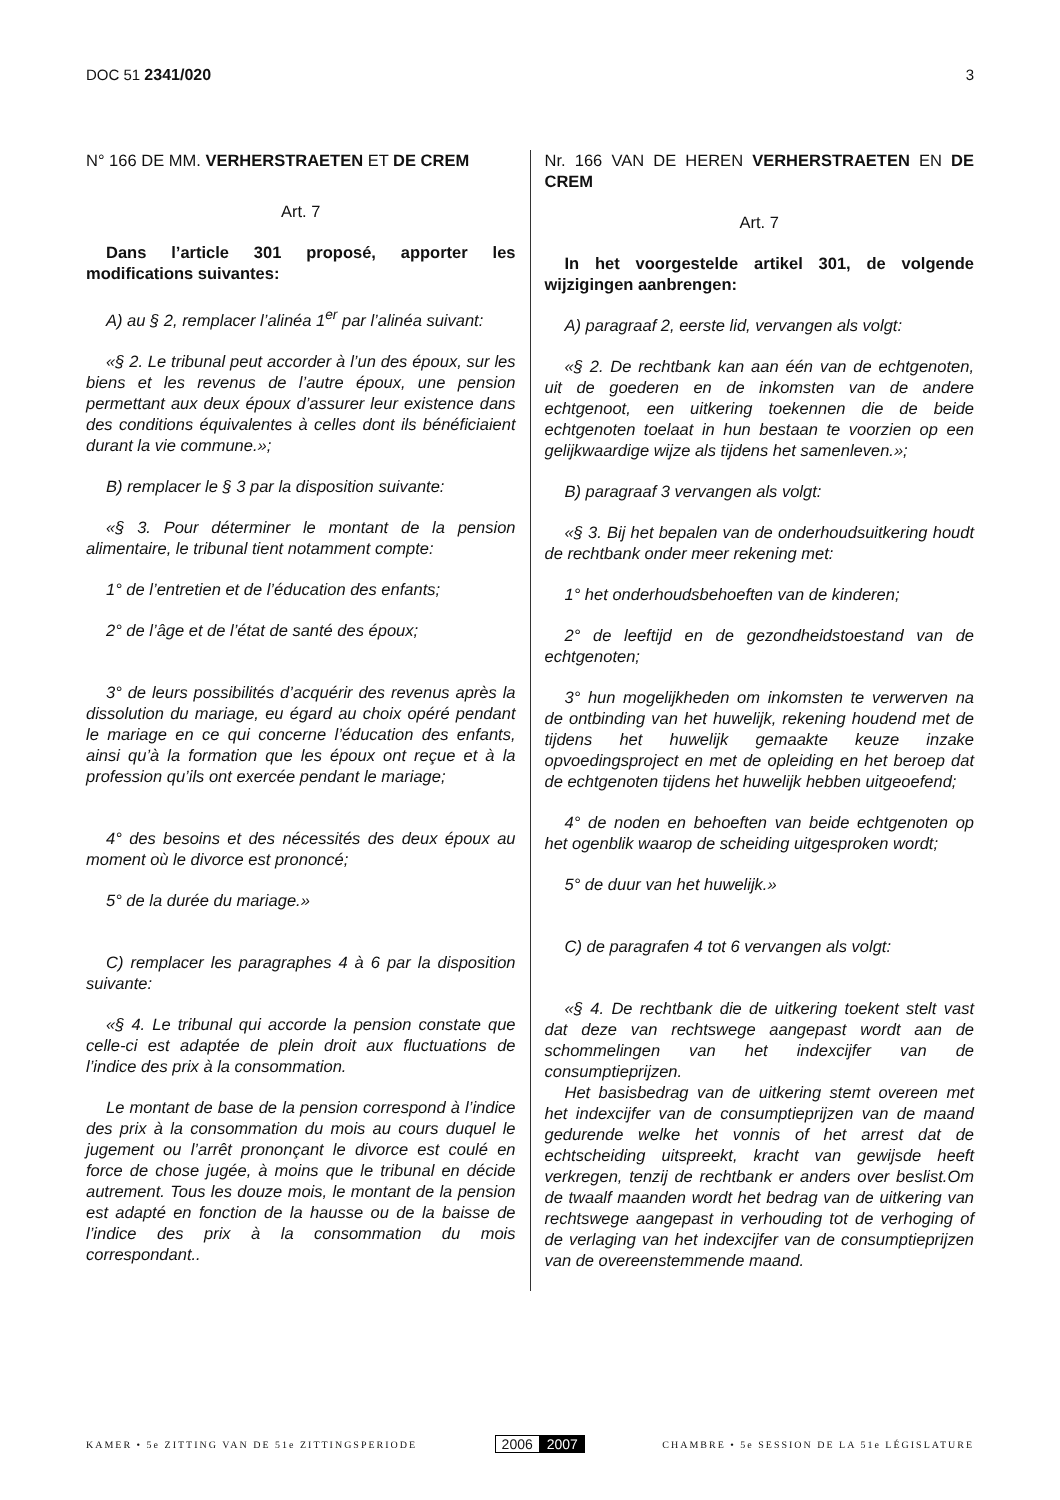DOC 51 2341/020 3
N° 166 DE MM. VERHERSTRAETEN ET DE CREM
Art. 7
Dans l’article 301 proposé, apporter les modifications suivantes:
A) au § 2, remplacer l’alinéa 1<sup>er</sup> par l’alinéa suivant:
«§ 2. Le tribunal peut accorder à l’un des époux, sur les biens et les revenus de l’autre époux, une pension permettant aux deux époux d’assurer leur existence dans des conditions équivalentes à celles dont ils bénéficiaient durant la vie commune.»;
B) remplacer le § 3 par la disposition suivante:
«§ 3. Pour déterminer le montant de la pension alimentaire, le tribunal tient notamment compte:
1° de l’entretien et de l’éducation des enfants;
2° de l’âge et de l’état de santé des époux;
3° de leurs possibilités d’acquérir des revenus après la dissolution du mariage, eu égard au choix opéré pendant le mariage en ce qui concerne l’éducation des enfants, ainsi qu’à la formation que les époux ont reçue et à la profession qu’ils ont exercée pendant le mariage;
4° des besoins et des nécessités des deux époux au moment où le divorce est prononcé;
5° de la durée du mariage.»
C) remplacer les paragraphes 4 à 6 par la disposition suivante:
«§ 4. Le tribunal qui accorde la pension constate que celle-ci est adaptée de plein droit aux fluctuations de l’indice des prix à la consommation.
Le montant de base de la pension correspond à l’indice des prix à la consommation du mois au cours duquel le jugement ou l’arrêt prononçant le divorce est coulé en force de chose jugée, à moins que le tribunal en décide autrement. Tous les douze mois, le montant de la pension est adapté en fonction de la hausse ou de la baisse de l’indice des prix à la consommation du mois correspondant..
Nr. 166 VAN DE HEREN VERHERSTRAETEN EN DE CREM
Art. 7
In het voorgestelde artikel 301, de volgende wijzigingen aanbrengen:
A) paragraaf 2, eerste lid, vervangen als volgt:
«§ 2. De rechtbank kan aan één van de echtgenoten, uit de goederen en de inkomsten van de andere echtgenoot, een uitkering toekennen die de beide echtgenoten toelaat in hun bestaan te voorzien op een gelijkwaardige wijze als tijdens het samenleven.»;
B) paragraaf 3 vervangen als volgt:
«§ 3. Bij het bepalen van de onderhoudsuitkering houdt de rechtbank onder meer rekening met:
1° het onderhoudsbehoeften van de kinderen;
2° de leeftijd en de gezondheidstoestand van de echtgenoten;
3° hun mogelijkheden om inkomsten te verwerven na de ontbinding van het huwelijk, rekening houdend met de tijdens het huwelijk gemaakte keuze inzake opvoedingsproject en met de opleiding en het beroep dat de echtgenoten tijdens het huwelijk hebben uitgeoefend;
4° de noden en behoeften van beide echtgenoten op het ogenblik waarop de scheiding uitgesproken wordt;
5° de duur van het huwelijk.»
C) de paragrafen 4 tot 6 vervangen als volgt:
«§ 4. De rechtbank die de uitkering toekent stelt vast dat deze van rechtswege aangepast wordt aan de schommelingen van het indexcijfer van de consumptieprijzen.
Het basisbedrag van de uitkering stemt overeen met het indexcijfer van de consumptieprijzen van de maand gedurende welke het vonnis of het arrest dat de echtscheiding uitspreekt, kracht van gewijsde heeft verkregen, tenzij de rechtbank er anders over beslist.Om de twaalf maanden wordt het bedrag van de uitkering van rechtswege aangepast in verhouding tot de verhoging of de verlaging van het indexcijfer van de consumptieprijzen van de overeenstemmende maand.
KAMER • 5e ZITTING VAN DE 51e ZITTINGSPERIODE
2006 2007
CHAMBRE • 5e SESSION DE LA 51e LÉGISLATURE